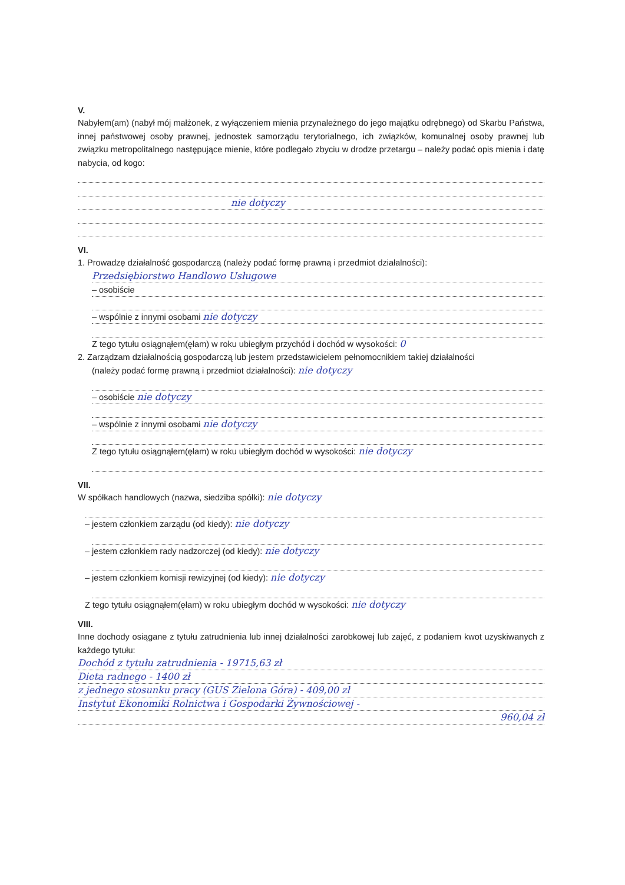V.
Nabyłem(am) (nabył mój małżonek, z wyłączeniem mienia przynależnego do jego majątku odrębnego) od Skarbu Państwa, innej państwowej osoby prawnej, jednostek samorządu terytorialnego, ich związków, komunalnej osoby prawnej lub związku metropolitalnego następujące mienie, które podlegało zbyciu w drodze przetargu – należy podać opis mienia i datę nabycia, od kogo:
nie dotyczy
VI.
1. Prowadzę działalność gospodarczą (należy podać formę prawną i przedmiot działalności):
Przedsiębiorstwo Handlowo Usługowe
– osobiście
– wspólnie z innymi osobami nie dotyczy
Z tego tytułu osiągnąłem(ęłam) w roku ubiegłym przychód i dochód w wysokości: 0
2. Zarządzam działalnością gospodarczą lub jestem przedstawicielem pełnomocnikiem takiej działalności
(należy podać formę prawną i przedmiot działalności): nie dotyczy
– osobiście nie dotyczy
– wspólnie z innymi osobami nie dotyczy
Z tego tytułu osiągnąłem(ęłam) w roku ubiegłym dochód w wysokości: nie dotyczy
VII.
W spółkach handlowych (nazwa, siedziba spółki): nie dotyczy
– jestem członkiem zarządu (od kiedy): nie dotyczy
– jestem członkiem rady nadzorczej (od kiedy): nie dotyczy
– jestem członkiem komisji rewizyjnej (od kiedy): nie dotyczy
Z tego tytułu osiągnąłem(ęłam) w roku ubiegłym dochód w wysokości: nie dotyczy
VIII.
Inne dochody osiągane z tytułu zatrudnienia lub innej działalności zarobkowej lub zajęć, z podaniem kwot uzyskiwanych z każdego tytułu:
Dochód z tytułu zatrudnienia - 19715,63 zł
Dieta radnego - 1400 zł
z jednego stosunku pracy (GUS Zielona Góra) - 409,00 zł
Instytut Ekonomiki Rolnictwa i Gospodarki Żywnościowej -
960,04 zł